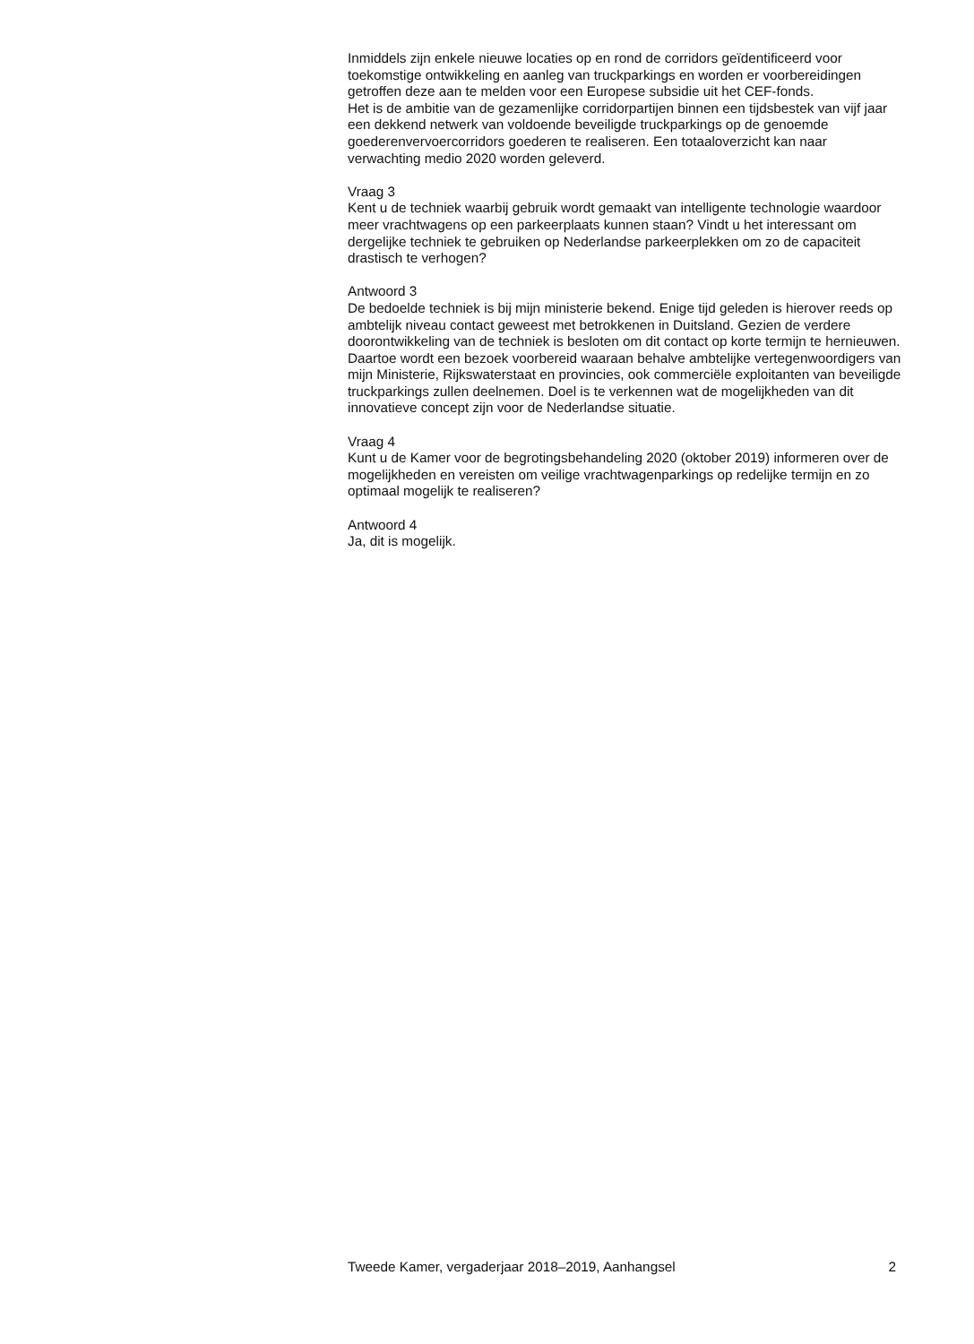Inmiddels zijn enkele nieuwe locaties op en rond de corridors geïdentificeerd voor toekomstige ontwikkeling en aanleg van truckparkings en worden er voorbereidingen getroffen deze aan te melden voor een Europese subsidie uit het CEF-fonds.
Het is de ambitie van de gezamenlijke corridorpartijen binnen een tijdsbestek van vijf jaar een dekkend netwerk van voldoende beveiligde truckparkings op de genoemde goederenvervoercorridors goederen te realiseren. Een totaaloverzicht kan naar verwachting medio 2020 worden geleverd.
Vraag 3
Kent u de techniek waarbij gebruik wordt gemaakt van intelligente technologie waardoor meer vrachtwagens op een parkeerplaats kunnen staan? Vindt u het interessant om dergelijke techniek te gebruiken op Nederlandse parkeerplekken om zo de capaciteit drastisch te verhogen?
Antwoord 3
De bedoelde techniek is bij mijn ministerie bekend. Enige tijd geleden is hierover reeds op ambtelijk niveau contact geweest met betrokkenen in Duitsland. Gezien de verdere doorontwikkeling van de techniek is besloten om dit contact op korte termijn te hernieuwen. Daartoe wordt een bezoek voorbereid waaraan behalve ambtelijke vertegenwoordigers van mijn Ministerie, Rijkswaterstaat en provincies, ook commerciële exploitanten van beveiligde truckparkings zullen deelnemen. Doel is te verkennen wat de mogelijkheden van dit innovatieve concept zijn voor de Nederlandse situatie.
Vraag 4
Kunt u de Kamer voor de begrotingsbehandeling 2020 (oktober 2019) informeren over de mogelijkheden en vereisten om veilige vrachtwagenparkings op redelijke termijn en zo optimaal mogelijk te realiseren?
Antwoord 4
Ja, dit is mogelijk.
Tweede Kamer, vergaderjaar 2018–2019, Aanhangsel 2